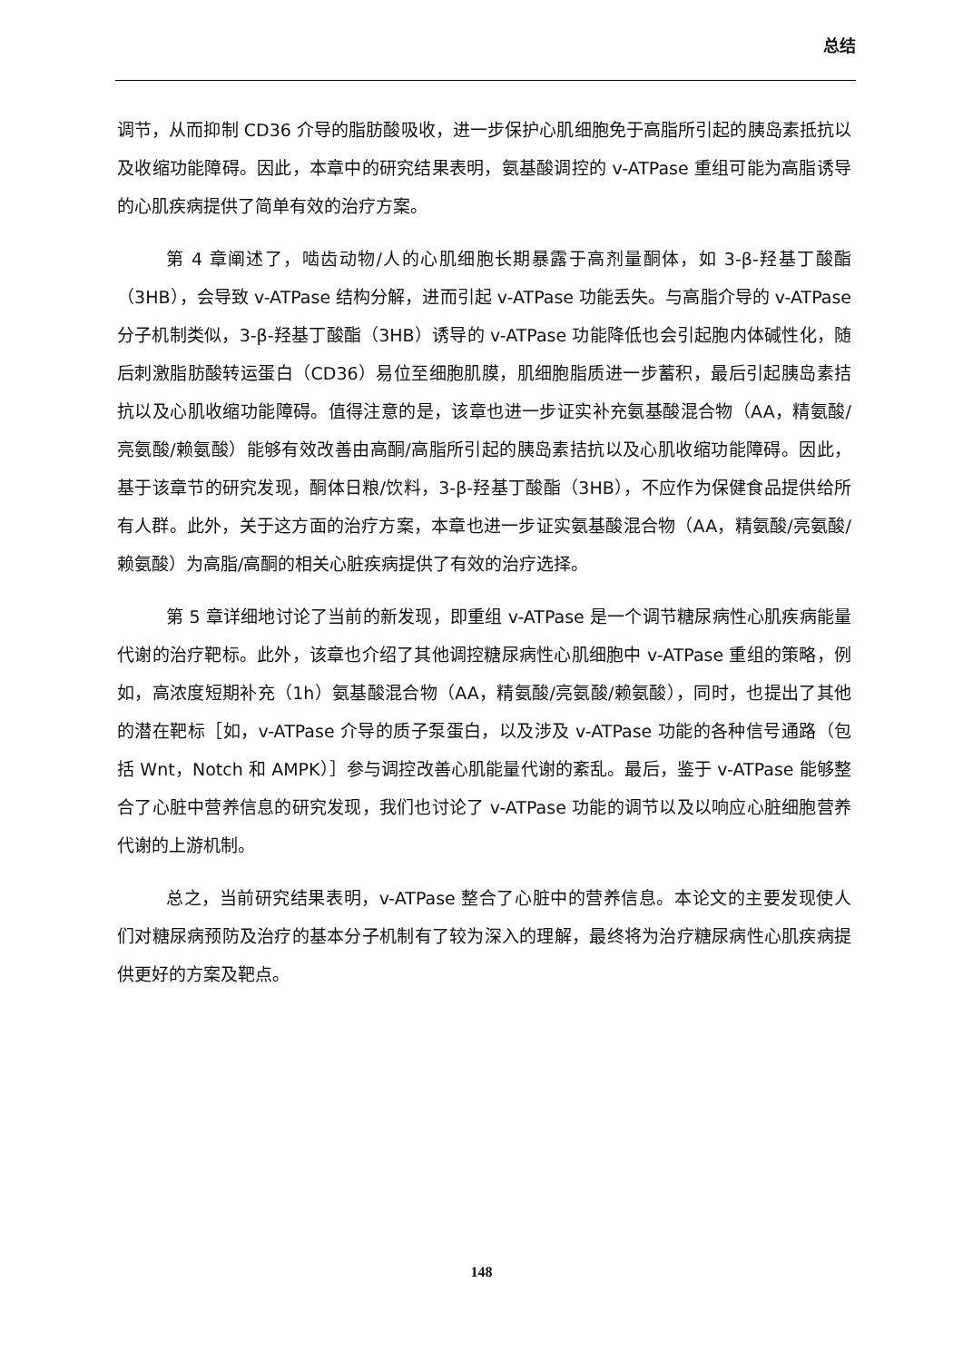总结
调节，从而抑制 CD36 介导的脂肪酸吸收，进一步保护心肌细胞免于高脂所引起的胰岛素抵抗以及收缩功能障碍。因此，本章中的研究结果表明，氨基酸调控的 v-ATPase 重组可能为高脂诱导的心肌疾病提供了简单有效的治疗方案。
第 4 章阐述了，啮齿动物/人的心肌细胞长期暴露于高剂量酮体，如 3-β-羟基丁酸酯（3HB），会导致 v-ATPase 结构分解，进而引起 v-ATPase 功能丢失。与高脂介导的 v-ATPase 分子机制类似，3-β-羟基丁酸酯（3HB）诱导的 v-ATPase 功能降低也会引起胞内体碱性化，随后刺激脂肪酸转运蛋白（CD36）易位至细胞肌膜，肌细胞脂质进一步蓄积，最后引起胰岛素拮抗以及心肌收缩功能障碍。值得注意的是，该章也进一步证实补充氨基酸混合物（AA，精氨酸/亮氨酸/赖氨酸）能够有效改善由高酮/高脂所引起的胰岛素拮抗以及心肌收缩功能障碍。因此，基于该章节的研究发现，酮体日粮/饮料，3-β-羟基丁酸酯（3HB），不应作为保健食品提供给所有人群。此外，关于这方面的治疗方案，本章也进一步证实氨基酸混合物（AA，精氨酸/亮氨酸/赖氨酸）为高脂/高酮的相关心脏疾病提供了有效的治疗选择。
第 5 章详细地讨论了当前的新发现，即重组 v-ATPase 是一个调节糖尿病性心肌疾病能量代谢的治疗靶标。此外，该章也介绍了其他调控糖尿病性心肌细胞中 v-ATPase 重组的策略，例如，高浓度短期补充（1h）氨基酸混合物（AA，精氨酸/亮氨酸/赖氨酸），同时，也提出了其他的潜在靶标［如，v-ATPase 介导的质子泵蛋白，以及涉及 v-ATPase 功能的各种信号通路（包括 Wnt，Notch 和 AMPK）］参与调控改善心肌能量代谢的紊乱。最后，鉴于 v-ATPase 能够整合了心脏中营养信息的研究发现，我们也讨论了 v-ATPase 功能的调节以及以响应心脏细胞营养代谢的上游机制。
总之，当前研究结果表明，v-ATPase 整合了心脏中的营养信息。本论文的主要发现使人们对糖尿病预防及治疗的基本分子机制有了较为深入的理解，最终将为治疗糖尿病性心肌疾病提供更好的方案及靶点。
148